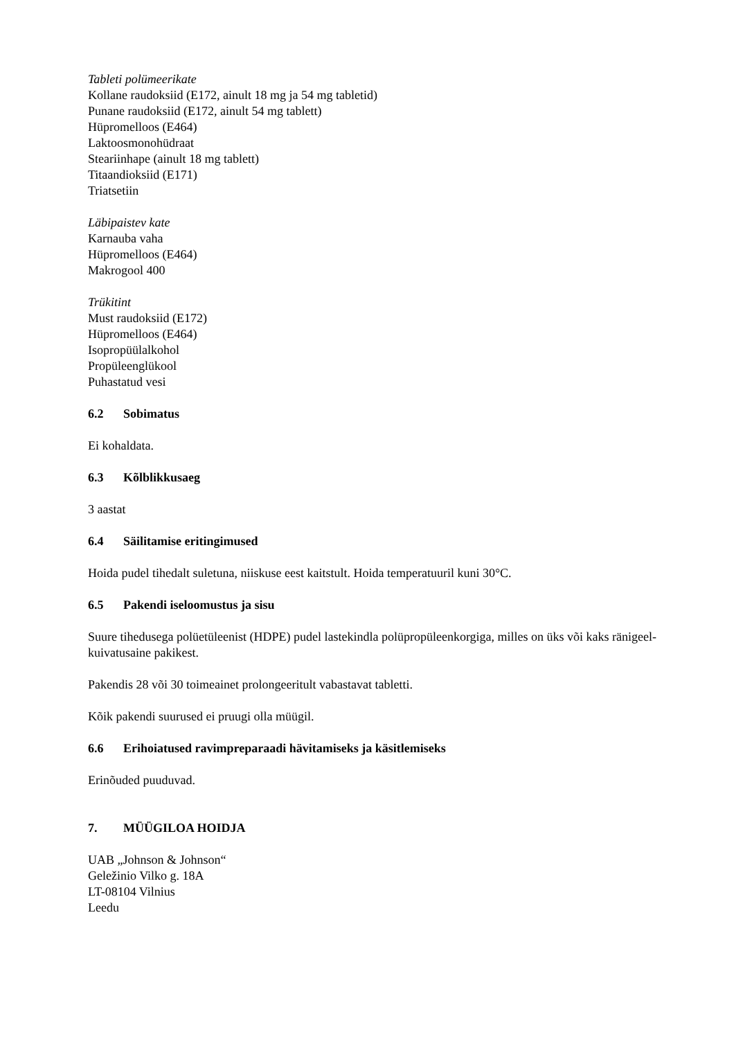Tableti polümeerikate
Kollane raudoksiid (E172, ainult 18 mg ja 54 mg tabletid)
Punane raudoksiid (E172, ainult 54 mg tablett)
Hüpromelloos (E464)
Laktoosmonohüdraat
Steariinhape (ainult 18 mg tablett)
Titaandioksiid (E171)
Triatsetiin
Läbipaistev kate
Karnauba vaha
Hüpromelloos (E464)
Makrogool 400
Trükitint
Must raudoksiid (E172)
Hüpromelloos (E464)
Isopropüülalkohol
Propüleenglükool
Puhastatud vesi
6.2 Sobimatus
Ei kohaldata.
6.3 Kõlblikkusaeg
3 aastat
6.4 Säilitamise eritingimused
Hoida pudel tihedalt suletuna, niiskuse eest kaitstult. Hoida temperatuuril kuni 30°C.
6.5 Pakendi iseloomustus ja sisu
Suure tihedusega polüetüleenist (HDPE) pudel lastekindla polüpropüleenkorgiga, milles on üks või kaks ränigeel-kuivatusaine pakikest.
Pakendis 28 või 30 toimeainet prolongeeritult vabastavat tabletti.
Kõik pakendi suurused ei pruugi olla müügil.
6.6 Erihoiatused ravimpreparaadi hävitamiseks ja käsitlemiseks
Erinõuded puuduvad.
7. MÜÜGILOA HOIDJA
UAB „Johnson & Johnson“
Geležinio Vilko g. 18A
LT-08104 Vilnius
Leedu